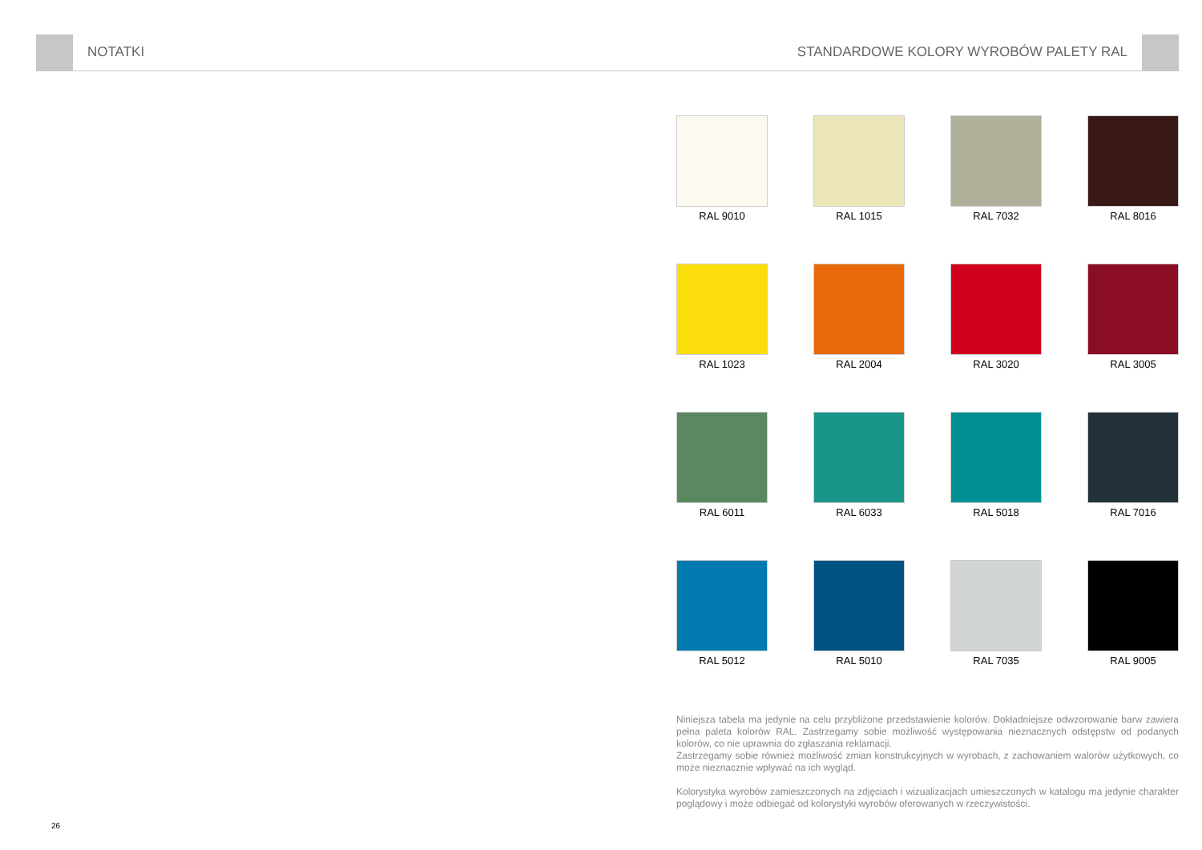NOTATKI STANDARDOWE KOLORY WYROBÓW PALETY RAL
RAL 9010
RAL 1015
RAL 7032
RAL 8016
RAL 1023
RAL 2004
RAL 3020
RAL 3005
RAL 6011
RAL 6033
RAL 5018
RAL 7016
RAL 5012
RAL 5010
RAL 7035
RAL 9005
Niniejsza tabela ma jedynie na celu przybliżone przedstawienie kolorów. Dokładniejsze odwzorowanie barw zawiera pełna paleta kolorów RAL. Zastrzegamy sobie możliwość występowania nieznacznych odstępstw od podanych kolorów, co nie uprawnia do zgłaszania reklamacji.
Zastrzegamy sobie również możliwość zmian konstrukcyjnych w wyrobach, z zachowaniem walorów użytkowych, co może nieznacznie wpływać na ich wygląd.
Kolorystyka wyrobów zamieszczonych na zdjęciach i wizualizacjach umieszczonych w katalogu ma jedynie charakter poglądowy i może odbiegać od kolorystyki wyrobów oferowanych w rzeczywistości.
26